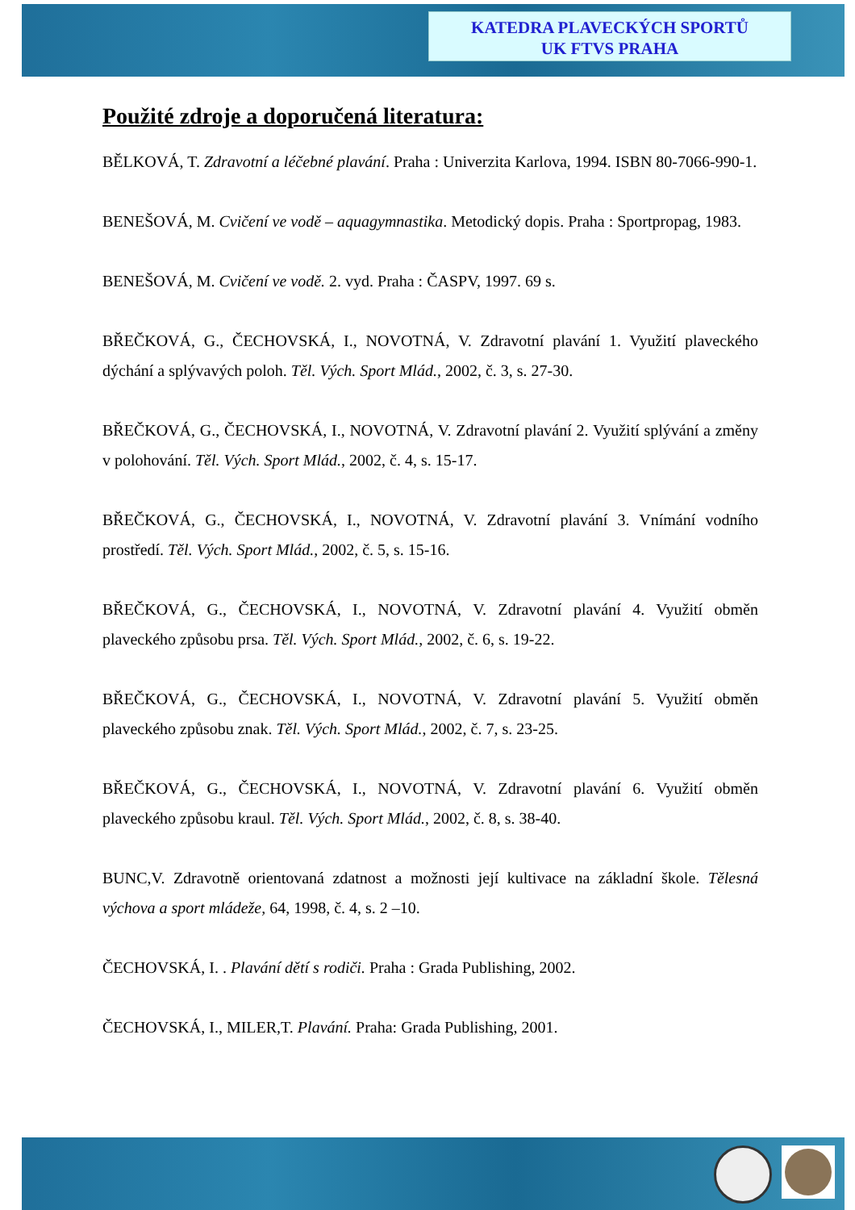KATEDRA PLAVECKÝCH SPORTŮ
UK FTVS PRAHA
Použité zdroje a doporučená literatura:
BĚLKOVÁ, T. Zdravotní a léčebné plavání. Praha : Univerzita Karlova, 1994. ISBN 80-7066-990-1.
BENEŠOVÁ, M. Cvičení ve vodě – aquagymnastika. Metodický dopis. Praha : Sportpropag, 1983.
BENEŠOVÁ, M. Cvičení ve vodě. 2. vyd. Praha : ČASPV, 1997. 69 s.
BŘEČKOVÁ, G., ČECHOVSKÁ, I., NOVOTNÁ, V. Zdravotní plavání 1. Využití plaveckého dýchání a splývavých poloh. Těl. Vých. Sport Mlád., 2002, č. 3, s. 27-30.
BŘEČKOVÁ, G., ČECHOVSKÁ, I., NOVOTNÁ, V. Zdravotní plavání 2. Využití splývání a změny v polohování. Těl. Vých. Sport Mlád., 2002, č. 4, s. 15-17.
BŘEČKOVÁ, G., ČECHOVSKÁ, I., NOVOTNÁ, V. Zdravotní plavání 3. Vnímání vodního prostředí. Těl. Vých. Sport Mlád., 2002, č. 5, s. 15-16.
BŘEČKOVÁ, G., ČECHOVSKÁ, I., NOVOTNÁ, V. Zdravotní plavání 4. Využití obměn plaveckého způsobu prsa. Těl. Vých. Sport Mlád., 2002, č. 6, s. 19-22.
BŘEČKOVÁ, G., ČECHOVSKÁ, I., NOVOTNÁ, V. Zdravotní plavání 5. Využití obměn plaveckého způsobu znak. Těl. Vých. Sport Mlád., 2002, č. 7, s. 23-25.
BŘEČKOVÁ, G., ČECHOVSKÁ, I., NOVOTNÁ, V. Zdravotní plavání 6. Využití obměn plaveckého způsobu kraul. Těl. Vých. Sport Mlád., 2002, č. 8, s. 38-40.
BUNC,V. Zdravotně orientovaná zdatnost a možnosti její kultivace na základní škole. Tělesná výchova a sport mládeže, 64, 1998, č. 4, s. 2 –10.
ČECHOVSKÁ, I. . Plavání dětí s rodiči. Praha : Grada Publishing, 2002.
ČECHOVSKÁ, I., MILER,T. Plavání. Praha: Grada Publishing, 2001.